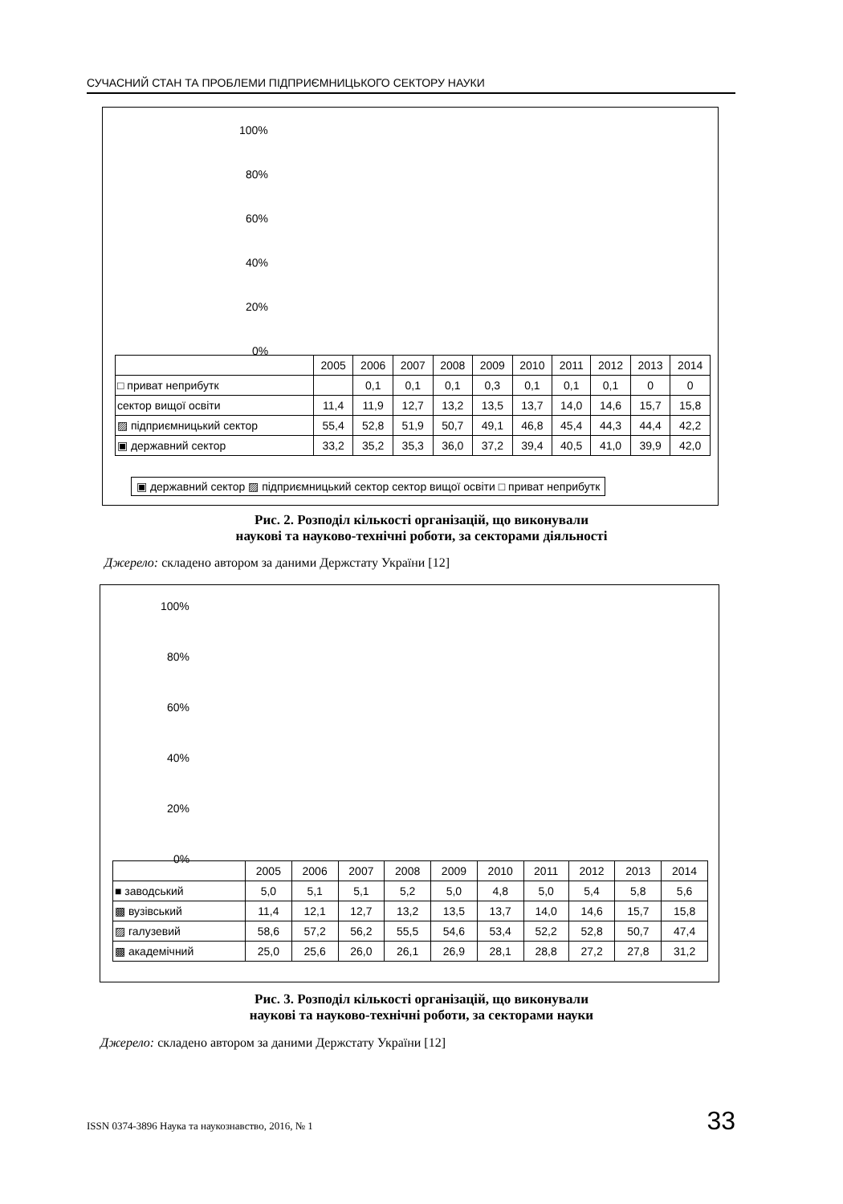СУЧАСНИЙ СТАН ТА ПРОБЛЕМИ ПІДПРИЄМНИЦЬКОГО СЕКТОРУ НАУКИ
100%
80%
60%
40%
20%
0%
| | 2005 | 2006 | 2007 | 2008 | 2009 | 2010 | 2011 | 2012 | 2013 | 2014 |
| --- | --- | --- | --- | --- | --- | --- | --- | --- | --- | --- |
| □ приват неприбутк | | 0,1 | 0,1 | 0,1 | 0,3 | 0,1 | 0,1 | 0,1 | 0 | 0 |
| сектор вищої освіти | 11,4 | 11,9 | 12,7 | 13,2 | 13,5 | 13,7 | 14,0 | 14,6 | 15,7 | 15,8 |
| ▨ підприємницький сектор | 55,4 | 52,8 | 51,9 | 50,7 | 49,1 | 46,8 | 45,4 | 44,3 | 44,4 | 42,2 |
| ▣ державний сектор | 33,2 | 35,2 | 35,3 | 36,0 | 37,2 | 39,4 | 40,5 | 41,0 | 39,9 | 42,0 |
▣ державний сектор ▨ підприємницький сектор сектор вищої освіти □ приват неприбутк
Рис. 2. Розподіл кількості організацій, що виконували
наукові та науково-технічні роботи, за секторами діяльності
Джерело: складено автором за даними Держстату України [12]
100%
80%
60%
40%
20%
0%
| | 2005 | 2006 | 2007 | 2008 | 2009 | 2010 | 2011 | 2012 | 2013 | 2014 |
| --- | --- | --- | --- | --- | --- | --- | --- | --- | --- | --- |
| ■ заводський | 5,0 | 5,1 | 5,1 | 5,2 | 5,0 | 4,8 | 5,0 | 5,4 | 5,8 | 5,6 |
| ▩ вузівський | 11,4 | 12,1 | 12,7 | 13,2 | 13,5 | 13,7 | 14,0 | 14,6 | 15,7 | 15,8 |
| ▨ галузевий | 58,6 | 57,2 | 56,2 | 55,5 | 54,6 | 53,4 | 52,2 | 52,8 | 50,7 | 47,4 |
| ▩ академічний | 25,0 | 25,6 | 26,0 | 26,1 | 26,9 | 28,1 | 28,8 | 27,2 | 27,8 | 31,2 |
Рис. 3. Розподіл кількості організацій, що виконували
наукові та науково-технічні роботи, за секторами науки
Джерело: складено автором за даними Держстату України [12]
ISSN 0374-3896 Наука та наукознавство, 2016, № 1 33